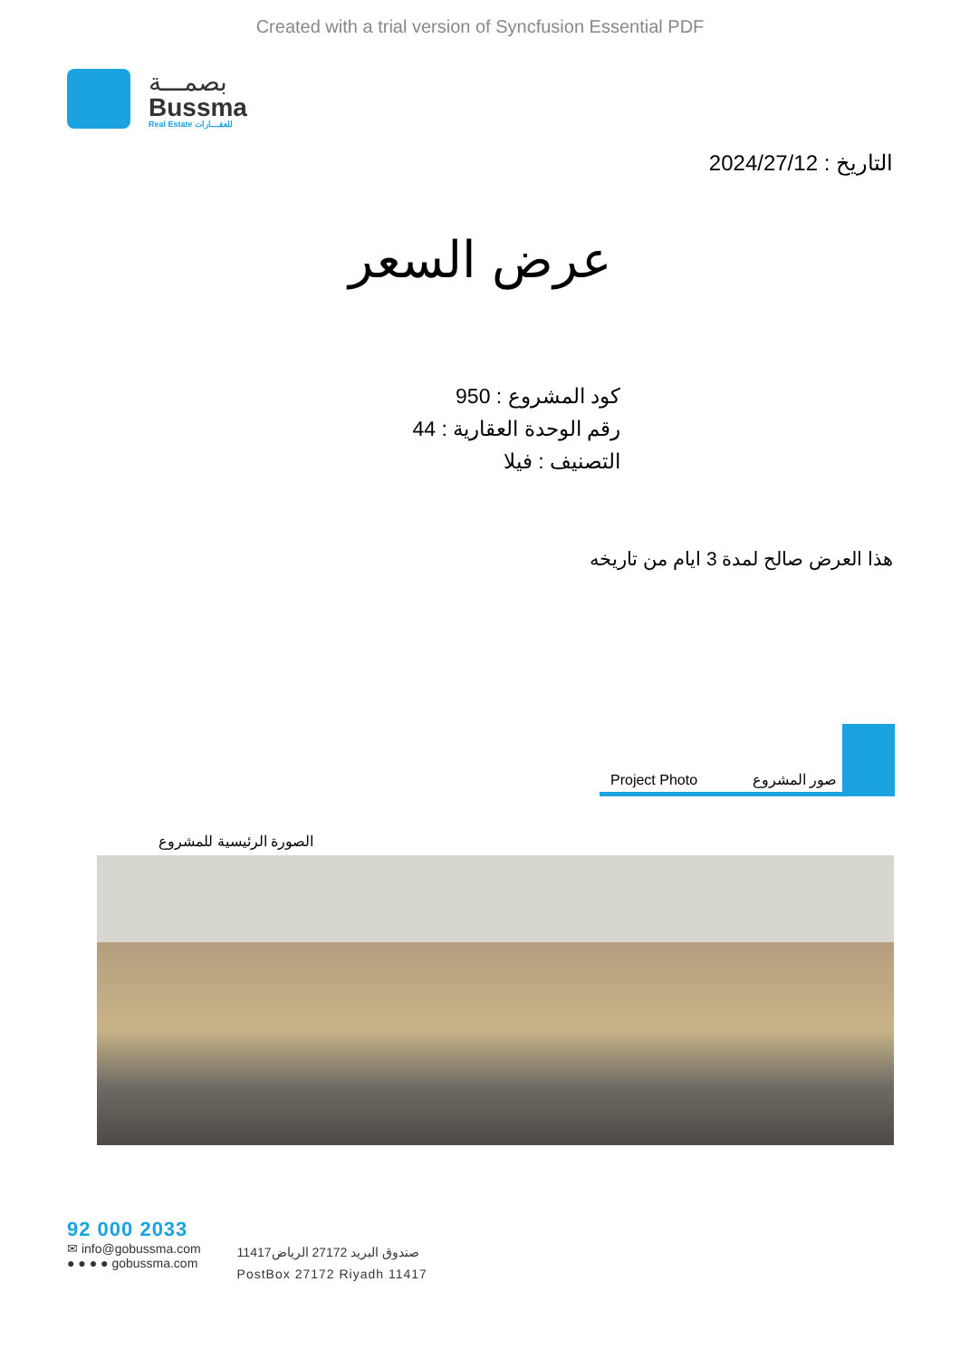Created with a trial version of Syncfusion Essential PDF
بصمـــة
Bussma
Real Estate للعقـــارات
التاريخ : 2024/27/12
عرض السعر
كود المشروع : 950
رقم الوحدة العقارية : 44
التصنيف : فيلا
هذا العرض صالح لمدة 3 ايام من تاريخه
Project Photo صور المشروع
الصورة الرئيسية للمشروع
92 000 2033
✉ info@gobussma.com
● ● ● ● gobussma.com
صندوق البريد 27172 الرياض11417
PostBox 27172 Riyadh 11417